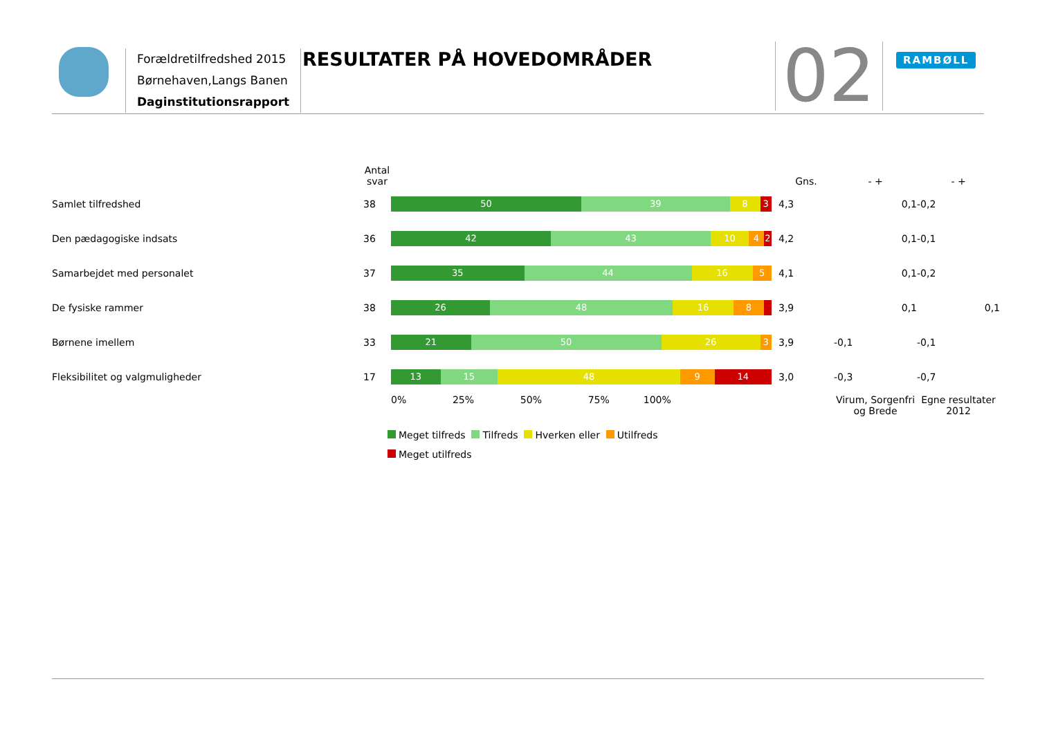Forældretilfredshed 2015
Børnehaven,Langs Banen
Daginstitutionsrapport
RESULTATER PÅ HOVEDOMRÅDER 02 RAMBØLL
| | Antal svar | | Gns. | - + | - + |
| --- | --- | --- | --- | --- | --- |
| Samlet tilfredshed | 38 | 50 39 8 3 | 4,3 | 0,1 | -0,2 |
| Den pædagogiske indsats | 36 | 42 43 10 4 2 | 4,2 | 0,1 | -0,1 |
| Samarbejdet med personalet | 37 | 35 44 16 5 | 4,1 | 0,1 | -0,2 |
| De fysiske rammer | 38 | 26 48 16 8 | 3,9 | 0,1 | 0,1 |
| Børnene imellem | 33 | 21 50 26 3 | 3,9 | -0,1 | -0,1 |
| Fleksibilitet og valgmuligheder | 17 | 13 15 48 9 14 | 3,0 | -0,3 | -0,7 |
| | | 0% 25% 50% 75% 100% | | Virum, Sorgenfri og Brede | Egne resultater 2012 |
Meget tilfreds Tilfreds Hverken eller Utilfreds
Meget utilfreds